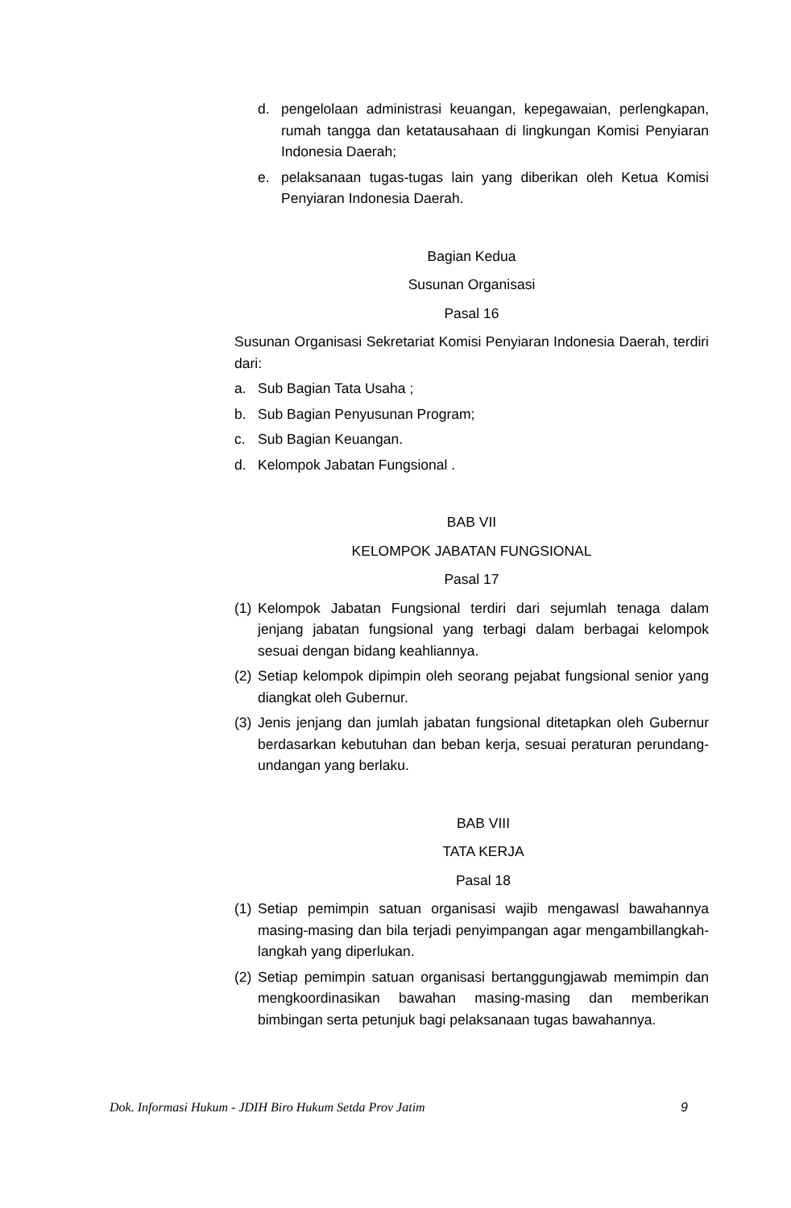d. pengelolaan administrasi keuangan, kepegawaian, perlengkapan, rumah tangga dan ketatausahaan di lingkungan Komisi Penyiaran Indonesia Daerah;
e. pelaksanaan tugas-tugas lain yang diberikan oleh Ketua Komisi Penyiaran Indonesia Daerah.
Bagian Kedua
Susunan Organisasi
Pasal 16
Susunan Organisasi Sekretariat Komisi Penyiaran Indonesia Daerah, terdiri dari:
a. Sub Bagian Tata Usaha ;
b. Sub Bagian Penyusunan Program;
c. Sub Bagian Keuangan.
d. Kelompok Jabatan Fungsional .
BAB VII
KELOMPOK JABATAN FUNGSIONAL
Pasal 17
(1) Kelompok Jabatan Fungsional terdiri dari sejumlah tenaga dalam jenjang jabatan fungsional yang terbagi dalam berbagai kelompok sesuai dengan bidang keahliannya.
(2) Setiap kelompok dipimpin oleh seorang pejabat fungsional senior yang diangkat oleh Gubernur.
(3) Jenis jenjang dan jumlah jabatan fungsional ditetapkan oleh Gubernur berdasarkan kebutuhan dan beban kerja, sesuai peraturan perundang-undangan yang berlaku.
BAB VIII
TATA KERJA
Pasal 18
(1) Setiap pemimpin satuan organisasi wajib mengawasl bawahannya masing-masing dan bila terjadi penyimpangan agar mengambillangkah-langkah yang diperlukan.
(2) Setiap pemimpin satuan organisasi bertanggungjawab memimpin dan mengkoordinasikan bawahan masing-masing dan memberikan bimbingan serta petunjuk bagi pelaksanaan tugas bawahannya.
Dok. Informasi Hukum - JDIH Biro Hukum Setda Prov Jatim 9